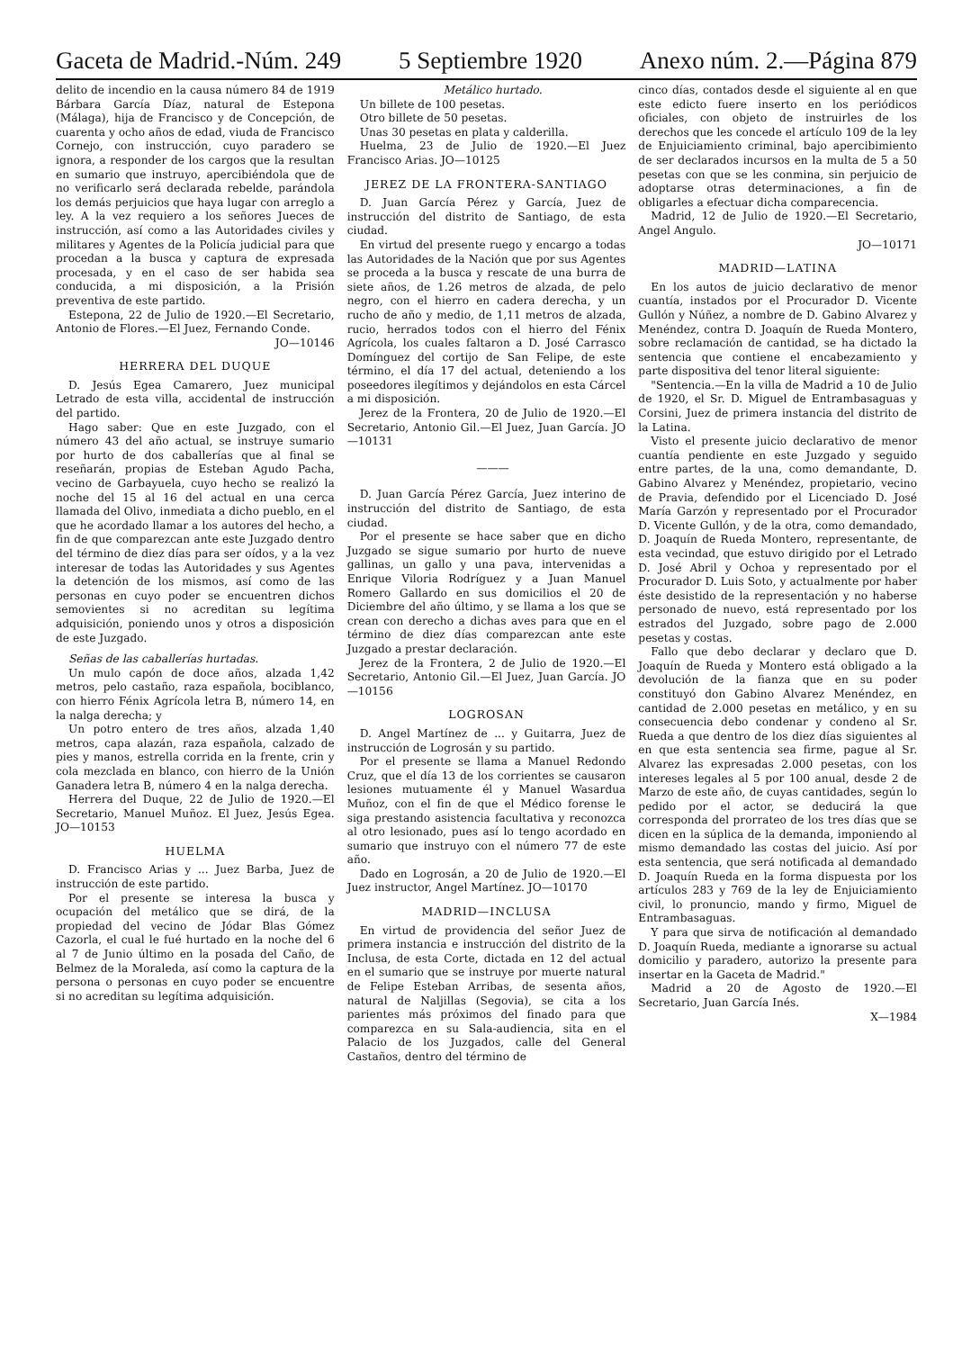Gaceta de Madrid.-Núm. 249 5 Septiembre 1920 Anexo núm. 2.—Página 879
delito de incendio en la causa número 84 de 1919 Bárbara García Díaz, natural de Estepona (Málaga), hija de Francisco y de Concepción, de cuarenta y ocho años de edad, viuda de Francisco Cornejo, con instrucción, cuyo paradero se ignora, a responder de los cargos que la resultan en sumario que instruyo, apercibiéndola que de no verificarlo será declarada rebelde, parándola los demás perjuicios que haya lugar con arreglo a ley. A la vez requiero a los señores Jueces de instrucción, así como a las Autoridades civiles y militares y Agentes de la Policía judicial para que procedan a la busca y captura de expresada procesada, y en el caso de ser habida sea conducida, a mi disposición, a la Prisión preventiva de este partido.
Estepona, 22 de Julio de 1920.—El Secretario, Antonio de Flores.—El Juez, Fernando Conde.
JO—10146
HERRERA DEL DUQUE
D. Jesús Egea Camarero, Juez municipal Letrado de esta villa, accidental de instrucción del partido.
Hago saber: Que en este Juzgado, con el número 43 del año actual, se instruye sumario por hurto de dos caballerías que al final se reseñarán, propias de Esteban Agudo Pacha, vecino de Garbayuela, cuyo hecho se realizó la noche del 15 al 16 del actual en una cerca llamada del Olivo, inmediata a dicho pueblo, en el que he acordado llamar a los autores del hecho, a fin de que comparezcan ante este Juzgado dentro del término de diez días para ser oídos, y a la vez interesar de todas las Autoridades y sus Agentes la detención de los mismos, así como de las personas en cuyo poder se encuentren dichos semovientes si no acreditan su legítima adquisición, poniendo unos y otros a disposición de este Juzgado.
Señas de las caballerías hurtadas.
Un mulo capón de doce años, alzada 1,42 metros, pelo castaño, raza española, bociblanco, con hierro Fénix Agrícola letra B, número 14, en la nalga derecha; y
Un potro entero de tres años, alzada 1,40 metros, capa alazán, raza española, calzado de pies y manos, estrella corrida en la frente, crin y cola mezclada en blanco, con hierro de la Unión Ganadera letra B, número 4 en la nalga derecha.
Herrera del Duque, 22 de Julio de 1920.—El Secretario, Manuel Muñoz. El Juez, Jesús Egea. JO—10153
HUELMA
D. Francisco Arias y ... Juez Barba, Juez de instrucción de este partido.
Por el presente se interesa la busca y ocupación del metálico que se dirá, de la propiedad del vecino de Jódar Blas Gómez Cazorla, el cual le fué hurtado en la noche del 6 al 7 de Junio último en la posada del Caño, de Belmez de la Moraleda, así como la captura de la persona o personas en cuyo poder se encuentre si no acreditan su legítima adquisición.
Metálico hurtado.
Un billete de 100 pesetas.
Otro billete de 50 pesetas.
Unas 30 pesetas en plata y calderilla.
Huelma, 23 de Julio de 1920.—El Juez Francisco Arias. JO—10125
JEREZ DE LA FRONTERA-SANTIAGO
D. Juan García Pérez y García, Juez de instrucción del distrito de Santiago, de esta ciudad.
En virtud del presente ruego y encargo a todas las Autoridades de la Nación que por sus Agentes se proceda a la busca y rescate de una burra de siete años, de 1.26 metros de alzada, de pelo negro, con el hierro en cadera derecha, y un rucho de año y medio, de 1,11 metros de alzada, rucio, herrados todos con el hierro del Fénix Agrícola, los cuales faltaron a D. José Carrasco Domínguez del cortijo de San Felipe, de este término, el día 17 del actual, deteniendo a los poseedores ilegítimos y dejándolos en esta Cárcel a mi disposición.
Jerez de la Frontera, 20 de Julio de 1920.—El Secretario, Antonio Gil.—El Juez, Juan García. JO—10131
———
D. Juan García Pérez García, Juez interino de instrucción del distrito de Santiago, de esta ciudad.
Por el presente se hace saber que en dicho Juzgado se sigue sumario por hurto de nueve gallinas, un gallo y una pava, intervenidas a Enrique Viloria Rodríguez y a Juan Manuel Romero Gallardo en sus domicilios el 20 de Diciembre del año último, y se llama a los que se crean con derecho a dichas aves para que en el término de diez días comparezcan ante este Juzgado a prestar declaración.
Jerez de la Frontera, 2 de Julio de 1920.—El Secretario, Antonio Gil.—El Juez, Juan García. JO—10156
LOGROSAN
D. Angel Martínez de ... y Guitarra, Juez de instrucción de Logrosán y su partido.
Por el presente se llama a Manuel Redondo Cruz, que el día 13 de los corrientes se causaron lesiones mutuamente él y Manuel Wasardua Muñoz, con el fin de que el Médico forense le siga prestando asistencia facultativa y reconozca al otro lesionado, pues así lo tengo acordado en sumario que instruyo con el número 77 de este año.
Dado en Logrosán, a 20 de Julio de 1920.—El Juez instructor, Angel Martínez. JO—10170
MADRID—INCLUSA
En virtud de providencia del señor Juez de primera instancia e instrucción del distrito de la Inclusa, de esta Corte, dictada en 12 del actual en el sumario que se instruye por muerte natural de Felipe Esteban Arribas, de sesenta años, natural de Naljillas (Segovia), se cita a los parientes más próximos del finado para que comparezca en su Sala-audiencia, sita en el Palacio de los Juzgados, calle del General Castaños, dentro del término de
cinco días, contados desde el siguiente al en que este edicto fuere inserto en los periódicos oficiales, con objeto de instruirles de los derechos que les concede el artículo 109 de la ley de Enjuiciamiento criminal, bajo apercibimiento de ser declarados incursos en la multa de 5 a 50 pesetas con que se les conmina, sin perjuicio de adoptarse otras determinaciones, a fin de obligarles a efectuar dicha comparecencia.
Madrid, 12 de Julio de 1920.—El Secretario, Angel Angulo.
JO—10171
MADRID—LATINA
En los autos de juicio declarativo de menor cuantía, instados por el Procurador D. Vicente Gullón y Núñez, a nombre de D. Gabino Alvarez y Menéndez, contra D. Joaquín de Rueda Montero, sobre reclamación de cantidad, se ha dictado la sentencia que contiene el encabezamiento y parte dispositiva del tenor literal siguiente:
"Sentencia.—En la villa de Madrid a 10 de Julio de 1920, el Sr. D. Miguel de Entrambasaguas y Corsini, Juez de primera instancia del distrito de la Latina.
Visto el presente juicio declarativo de menor cuantía pendiente en este Juzgado y seguido entre partes, de la una, como demandante, D. Gabino Alvarez y Menéndez, propietario, vecino de Pravia, defendido por el Licenciado D. José María Garzón y representado por el Procurador D. Vicente Gullón, y de la otra, como demandado, D. Joaquín de Rueda Montero, representante, de esta vecindad, que estuvo dirigido por el Letrado D. José Abril y Ochoa y representado por el Procurador D. Luis Soto, y actualmente por haber éste desistido de la representación y no haberse personado de nuevo, está representado por los estrados del Juzgado, sobre pago de 2.000 pesetas y costas.
Fallo que debo declarar y declaro que D. Joaquín de Rueda y Montero está obligado a la devolución de la fianza que en su poder constituyó don Gabino Alvarez Menéndez, en cantidad de 2.000 pesetas en metálico, y en su consecuencia debo condenar y condeno al Sr. Rueda a que dentro de los diez días siguientes al en que esta sentencia sea firme, pague al Sr. Alvarez las expresadas 2.000 pesetas, con los intereses legales al 5 por 100 anual, desde 2 de Marzo de este año, de cuyas cantidades, según lo pedido por el actor, se deducirá la que corresponda del prorrateo de los tres días que se dicen en la súplica de la demanda, imponiendo al mismo demandado las costas del juicio. Así por esta sentencia, que será notificada al demandado D. Joaquín Rueda en la forma dispuesta por los artículos 283 y 769 de la ley de Enjuiciamiento civil, lo pronuncio, mando y firmo, Miguel de Entrambasaguas.
Y para que sirva de notificación al demandado D. Joaquín Rueda, mediante a ignorarse su actual domicilio y paradero, autorizo la presente para insertar en la Gaceta de Madrid."
Madrid a 20 de Agosto de 1920.—El Secretario, Juan García Inés.
X—1984